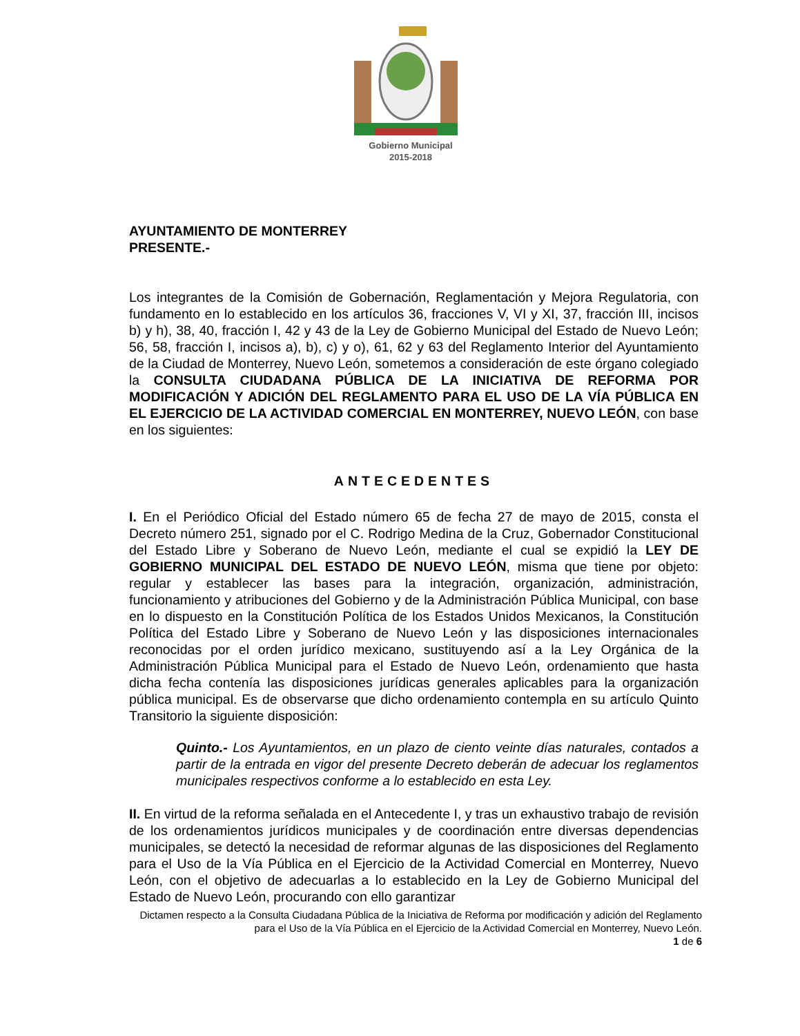Gobierno Municipal
2015-2018
AYUNTAMIENTO DE MONTERREY
PRESENTE.-
Los integrantes de la Comisión de Gobernación, Reglamentación y Mejora Regulatoria, con fundamento en lo establecido en los artículos 36, fracciones V, VI y XI, 37, fracción III, incisos b) y h), 38, 40, fracción I, 42 y 43 de la Ley de Gobierno Municipal del Estado de Nuevo León; 56, 58, fracción I, incisos a), b), c) y o), 61, 62 y 63 del Reglamento Interior del Ayuntamiento de la Ciudad de Monterrey, Nuevo León, sometemos a consideración de este órgano colegiado la CONSULTA CIUDADANA PÚBLICA DE LA INICIATIVA DE REFORMA POR MODIFICACIÓN Y ADICIÓN DEL REGLAMENTO PARA EL USO DE LA VÍA PÚBLICA EN EL EJERCICIO DE LA ACTIVIDAD COMERCIAL EN MONTERREY, NUEVO LEÓN, con base en los siguientes:
ANTECEDENTES
I. En el Periódico Oficial del Estado número 65 de fecha 27 de mayo de 2015, consta el Decreto número 251, signado por el C. Rodrigo Medina de la Cruz, Gobernador Constitucional del Estado Libre y Soberano de Nuevo León, mediante el cual se expidió la LEY DE GOBIERNO MUNICIPAL DEL ESTADO DE NUEVO LEÓN, misma que tiene por objeto: regular y establecer las bases para la integración, organización, administración, funcionamiento y atribuciones del Gobierno y de la Administración Pública Municipal, con base en lo dispuesto en la Constitución Política de los Estados Unidos Mexicanos, la Constitución Política del Estado Libre y Soberano de Nuevo León y las disposiciones internacionales reconocidas por el orden jurídico mexicano, sustituyendo así a la Ley Orgánica de la Administración Pública Municipal para el Estado de Nuevo León, ordenamiento que hasta dicha fecha contenía las disposiciones jurídicas generales aplicables para la organización pública municipal. Es de observarse que dicho ordenamiento contempla en su artículo Quinto Transitorio la siguiente disposición:
Quinto.- Los Ayuntamientos, en un plazo de ciento veinte días naturales, contados a partir de la entrada en vigor del presente Decreto deberán de adecuar los reglamentos municipales respectivos conforme a lo establecido en esta Ley.
II. En virtud de la reforma señalada en el Antecedente I, y tras un exhaustivo trabajo de revisión de los ordenamientos jurídicos municipales y de coordinación entre diversas dependencias municipales, se detectó la necesidad de reformar algunas de las disposiciones del Reglamento para el Uso de la Vía Pública en el Ejercicio de la Actividad Comercial en Monterrey, Nuevo León, con el objetivo de adecuarlas a lo establecido en la Ley de Gobierno Municipal del Estado de Nuevo León, procurando con ello garantizar
Dictamen respecto a la Consulta Ciudadana Pública de la Iniciativa de Reforma por modificación y adición del Reglamento para el Uso de la Vía Pública en el Ejercicio de la Actividad Comercial en Monterrey, Nuevo León.
1 de 6